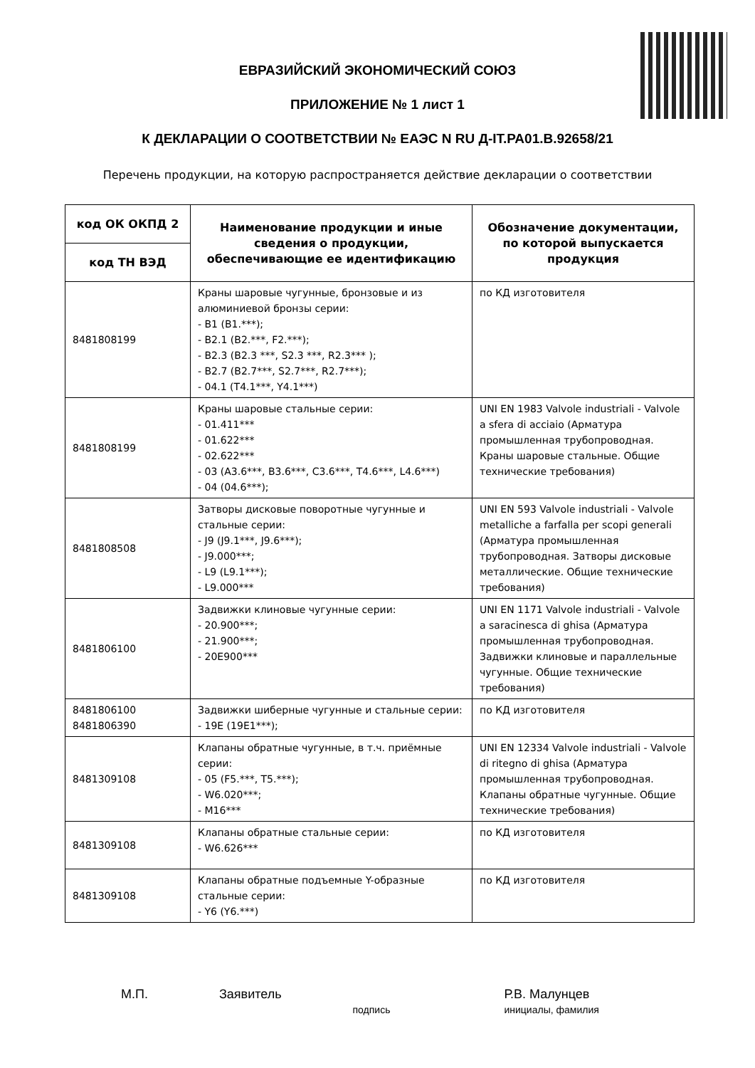ЕВРАЗИЙСКИЙ ЭКОНОМИЧЕСКИЙ СОЮЗ
ПРИЛОЖЕНИЕ № 1 лист 1
К ДЕКЛАРАЦИИ О СООТВЕТСТВИИ № ЕАЭС N RU Д-IT.РА01.В.92658/21
Перечень продукции, на которую распространяется действие декларации о соответствии
| код ОК ОКПД 2 | Наименование продукции и иные сведения о продукции, обеспечивающие ее идентификацию | Обозначение документации, по которой выпускается продукция |
| --- | --- | --- |
| код ТН ВЭД | | |
| 8481808199 | Краны шаровые чугунные, бронзовые и из алюминиевой бронзы серии: - B1 (B1.***); - B2.1 (B2.***, F2.***); - B2.3 (B2.3 ***, S2.3 ***, R2.3*** ); - B2.7 (B2.7***, S2.7***, R2.7***); - 04.1 (T4.1***, Y4.1***) | по КД изготовителя |
| 8481808199 | Краны шаровые стальные серии: - 01.411*** - 01.622*** - 02.622*** - 03 (A3.6***, B3.6***, C3.6***, T4.6***, L4.6***) - 04 (04.6***); | UNI EN 1983 Valvole industriali - Valvole a sfera di acciaio (Арматура промышленная трубопроводная. Краны шаровые стальные. Общие технические требования) |
| 8481808508 | Затворы дисковые поворотные чугунные и стальные серии: - J9 (J9.1***, J9.6***); - J9.000***; - L9 (L9.1***); - L9.000*** | UNI EN 593 Valvole industriali - Valvole metalliche a farfalla per scopi generali (Арматура промышленная трубопроводная. Затворы дисковые металлические. Общие технические требования) |
| 8481806100 | Задвижки клиновые чугунные серии: - 20.900***; - 21.900***; - 20E900*** | UNI EN 1171 Valvole industriali - Valvole a saracinesca di ghisa (Арматура промышленная трубопроводная. Задвижки клиновые и параллельные чугунные. Общие технические требования) |
| 8481806100 8481806390 | Задвижки шиберные чугунные и стальные серии: - 19E (19E1***); | по КД изготовителя |
| 8481309108 | Клапаны обратные чугунные, в т.ч. приёмные серии: - 05 (F5.***, T5.***); - W6.020***; - M16*** | UNI EN 12334 Valvole industriali - Valvole di ritegno di ghisa (Арматура промышленная трубопроводная. Клапаны обратные чугунные. Общие технические требования) |
| 8481309108 | Клапаны обратные стальные серии: - W6.626*** | по КД изготовителя |
| 8481309108 | Клапаны обратные подъемные Y-образные стальные серии: - Y6 (Y6.***) | по КД изготовителя |
М.П. Заявитель
подпись
Р.В. Малунцев
инициалы, фамилия